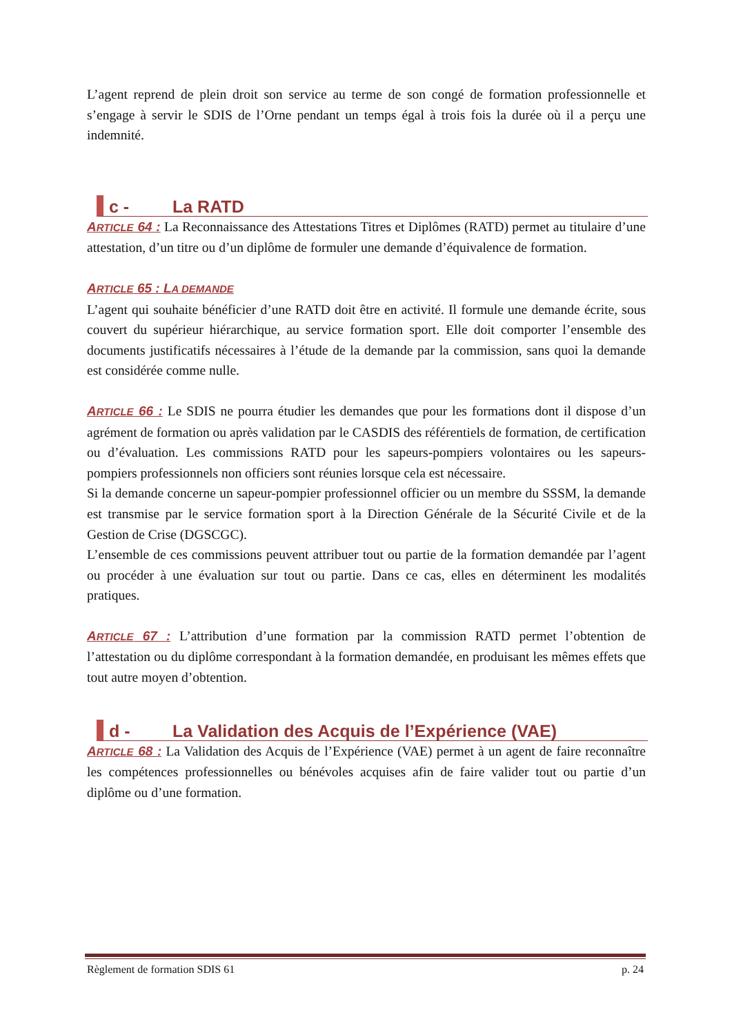L’agent reprend de plein droit son service au terme de son congé de formation professionnelle et s’engage à servir le SDIS de l’Orne pendant un temps égal à trois fois la durée où il a perçu une indemnité.
c - La RATD
ARTICLE 64 : La Reconnaissance des Attestations Titres et Diplômes (RATD) permet au titulaire d’une attestation, d’un titre ou d’un diplôme de formuler une demande d’équivalence de formation.
ARTICLE 65 : LA DEMANDE
L’agent qui souhaite bénéficier d’une RATD doit être en activité. Il formule une demande écrite, sous couvert du supérieur hiérarchique, au service formation sport. Elle doit comporter l’ensemble des documents justificatifs nécessaires à l’étude de la demande par la commission, sans quoi la demande est considérée comme nulle.
ARTICLE 66 : Le SDIS ne pourra étudier les demandes que pour les formations dont il dispose d’un agrément de formation ou après validation par le CASDIS des référentiels de formation, de certification ou d’évaluation. Les commissions RATD pour les sapeurs-pompiers volontaires ou les sapeurs-pompiers professionnels non officiers sont réunies lorsque cela est nécessaire.
Si la demande concerne un sapeur-pompier professionnel officier ou un membre du SSSM, la demande est transmise par le service formation sport à la Direction Générale de la Sécurité Civile et de la Gestion de Crise (DGSCGC).
L’ensemble de ces commissions peuvent attribuer tout ou partie de la formation demandée par l’agent ou procéder à une évaluation sur tout ou partie. Dans ce cas, elles en déterminent les modalités pratiques.
ARTICLE 67 : L’attribution d’une formation par la commission RATD permet l’obtention de l’attestation ou du diplôme correspondant à la formation demandée, en produisant les mêmes effets que tout autre moyen d’obtention.
d - La Validation des Acquis de l’Expérience (VAE)
ARTICLE 68 : La Validation des Acquis de l’Expérience (VAE) permet à un agent de faire reconnaître les compétences professionnelles ou bénévoles acquises afin de faire valider tout ou partie d’un diplôme ou d’une formation.
Règlement de formation SDIS 61 p. 24